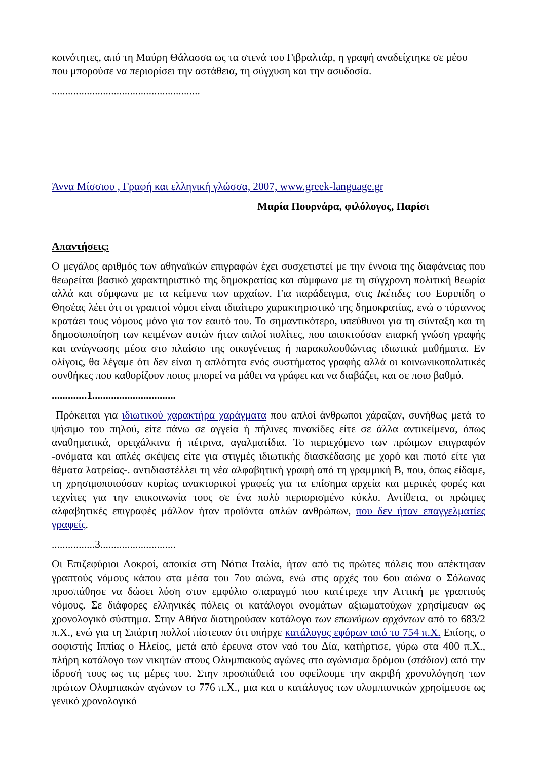κοινότητες, από τη Μαύρη Θάλασσα ως τα στενά του Γιβραλτάρ, η γραφή αναδείχτηκε σε μέσο που μπορούσε να περιορίσει την αστάθεια, τη σύγχυση και την ασυδοσία.
.......................................................
Άννα Μίσσιου , Γραφή και ελληνική γλώσσα, 2007, www.greek-language.gr
Μαρία Πουρνάρα, φιλόλογος, Παρίσι
Απαντήσεις:
Ο μεγάλος αριθμός των αθηναϊκών επιγραφών έχει συσχετιστεί με την έννοια της διαφάνειας που θεωρείται βασικό χαρακτηριστικό της δημοκρατίας και σύμφωνα με τη σύγχρονη πολιτική θεωρία αλλά και σύμφωνα με τα κείμενα των αρχαίων. Για παράδειγμα, στις Ικέτιδες του Ευριπίδη ο Θησέας λέει ότι οι γραπτοί νόμοι είναι ιδιαίτερο χαρακτηριστικό της δημοκρατίας, ενώ ο τύραννος κρατάει τους νόμους μόνο για τον εαυτό του. Το σημαντικότερο, υπεύθυνοι για τη σύνταξη και τη δημοσιοποίηση των κειμένων αυτών ήταν απλοί πολίτες, που αποκτούσαν επαρκή γνώση γραφής και ανάγνωσης μέσα στο πλαίσιο της οικογένειας ή παρακολουθώντας ιδιωτικά μαθήματα. Εν ολίγοις, θα λέγαμε ότι δεν είναι η απλότητα ενός συστήματος γραφής αλλά οι κοινωνικοπολιτικές συνθήκες που καθορίζουν ποιος μπορεί να μάθει να γράφει και να διαβάζει, και σε ποιο βαθμό.
.............1...............................
Πρόκειται για ιδιωτικού χαρακτήρα χαράγματα που απλοί άνθρωποι χάραζαν, συνήθως μετά το ψήσιμο του πηλού, είτε πάνω σε αγγεία ή πήλινες πινακίδες είτε σε άλλα αντικείμενα, όπως αναθηματικά, ορειχάλκινα ή πέτρινα, αγαλματίδια. Το περιεχόμενο των πρώιμων επιγραφών -ονόματα και απλές σκέψεις είτε για στιγμές ιδιωτικής διασκέδασης με χορό και πιοτό είτε για θέματα λατρείας-. αντιδιαστέλλει τη νέα αλφαβητική γραφή από τη γραμμική Β, που, όπως είδαμε, τη χρησιμοποιούσαν κυρίως ανακτορικοί γραφείς για τα επίσημα αρχεία και μερικές φορές και τεχνίτες για την επικοινωνία τους σε ένα πολύ περιορισμένο κύκλο. Αντίθετα, οι πρώιμες αλφαβητικές επιγραφές μάλλον ήταν προϊόντα απλών ανθρώπων, που δεν ήταν επαγγελματίες γραφείς.
................3............................
Οι Επιζεφύριοι Λοκροί, αποικία στη Νότια Ιταλία, ήταν από τις πρώτες πόλεις που απέκτησαν γραπτούς νόμους κάπου στα μέσα του 7ου αιώνα, ενώ στις αρχές του 6ου αιώνα ο Σόλωνας προσπάθησε να δώσει λύση στον εμφύλιο σπαραγμό που κατέτρεχε την Αττική με γραπτούς νόμους. Σε διάφορες ελληνικές πόλεις οι κατάλογοι ονομάτων αξιωματούχων χρησίμευαν ως χρονολογικό σύστημα. Στην Αθήνα διατηρούσαν κατάλογο των επωνύμων αρχόντων από το 683/2 π.Χ., ενώ για τη Σπάρτη πολλοί πίστευαν ότι υπήρχε κατάλογος εφόρων από το 754 π.Χ. Επίσης, ο σοφιστής Ιππίας ο Ηλείος, μετά από έρευνα στον ναό του Δία, κατήρτισε, γύρω στα 400 π.Χ., πλήρη κατάλογο των νικητών στους Ολυμπιακούς αγώνες στο αγώνισμα δρόμου (στάδιον) από την ίδρυσή τους ως τις μέρες του. Στην προσπάθειά του οφείλουμε την ακριβή χρονολόγηση των πρώτων Ολυμπιακών αγώνων το 776 π.Χ., μια και ο κατάλογος των ολυμπιονικών χρησίμευσε ως γενικό χρονολογικό